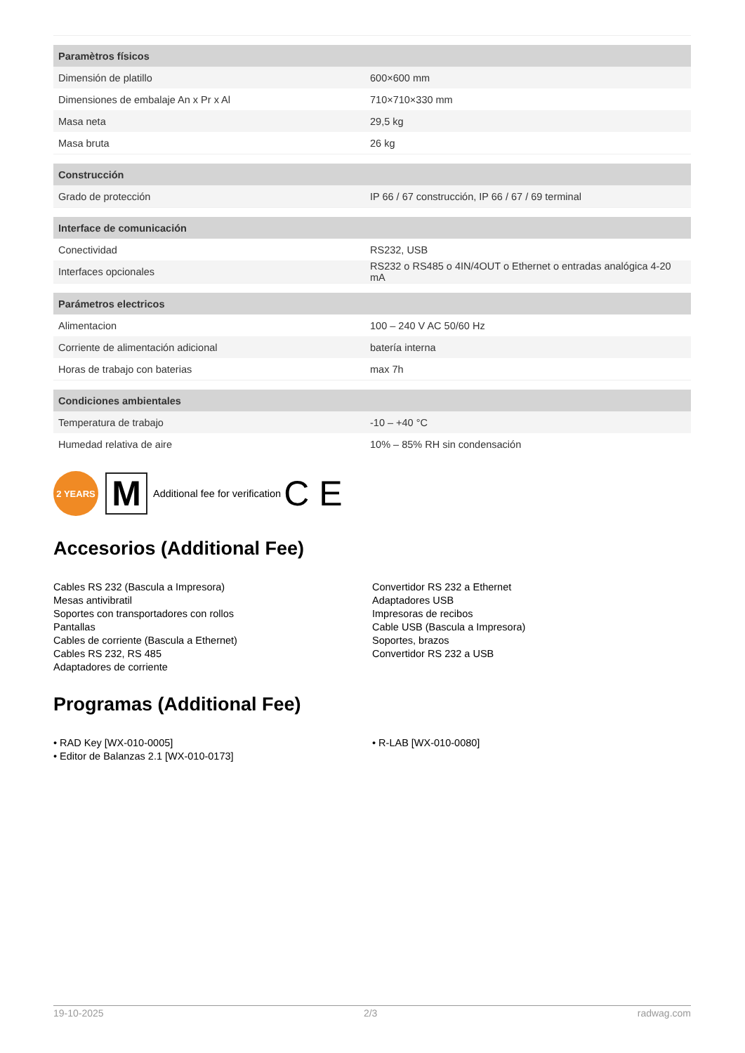| Paramètros físicos | |
| --- | --- |
| Dimensión de platillo | 600×600 mm |
| Dimensiones de embalaje An x Pr x Al | 710×710×330 mm |
| Masa neta | 29,5 kg |
| Masa bruta | 26 kg |
| Construcción | |
| Grado de protección | IP 66 / 67 construcción, IP 66 / 67 / 69 terminal |
| Interface de comunicación | |
| Conectividad | RS232, USB |
| Interfaces opcionales | RS232 o RS485 o 4IN/4OUT o Ethernet o entradas analógica 4-20 mA |
| Parámetros electricos | |
| Alimentacion | 100 – 240 V AC 50/60 Hz |
| Corriente de alimentación adicional | batería interna |
| Horas de trabajo con baterias | max 7h |
| Condiciones ambientales | |
| Temperatura de trabajo | -10 – +40 °C |
| Humedad relativa de aire | 10% – 85% RH sin condensación |
2 YEARS
M
Additional fee for verification C E
Accesorios (Additional Fee)
Cables RS 232 (Bascula a Impresora)
Mesas antivibratil
Soportes con transportadores con rollos
Pantallas
Cables de corriente (Bascula a Ethernet)
Cables RS 232, RS 485
Adaptadores de corriente
Convertidor RS 232 a Ethernet
Adaptadores USB
Impresoras de recibos
Cable USB (Bascula a Impresora)
Soportes, brazos
Convertidor RS 232 a USB
Programas (Additional Fee)
• RAD Key [WX-010-0005]
• Editor de Balanzas 2.1 [WX-010-0173]
• R-LAB [WX-010-0080]
19-10-2025 2/3 radwag.com